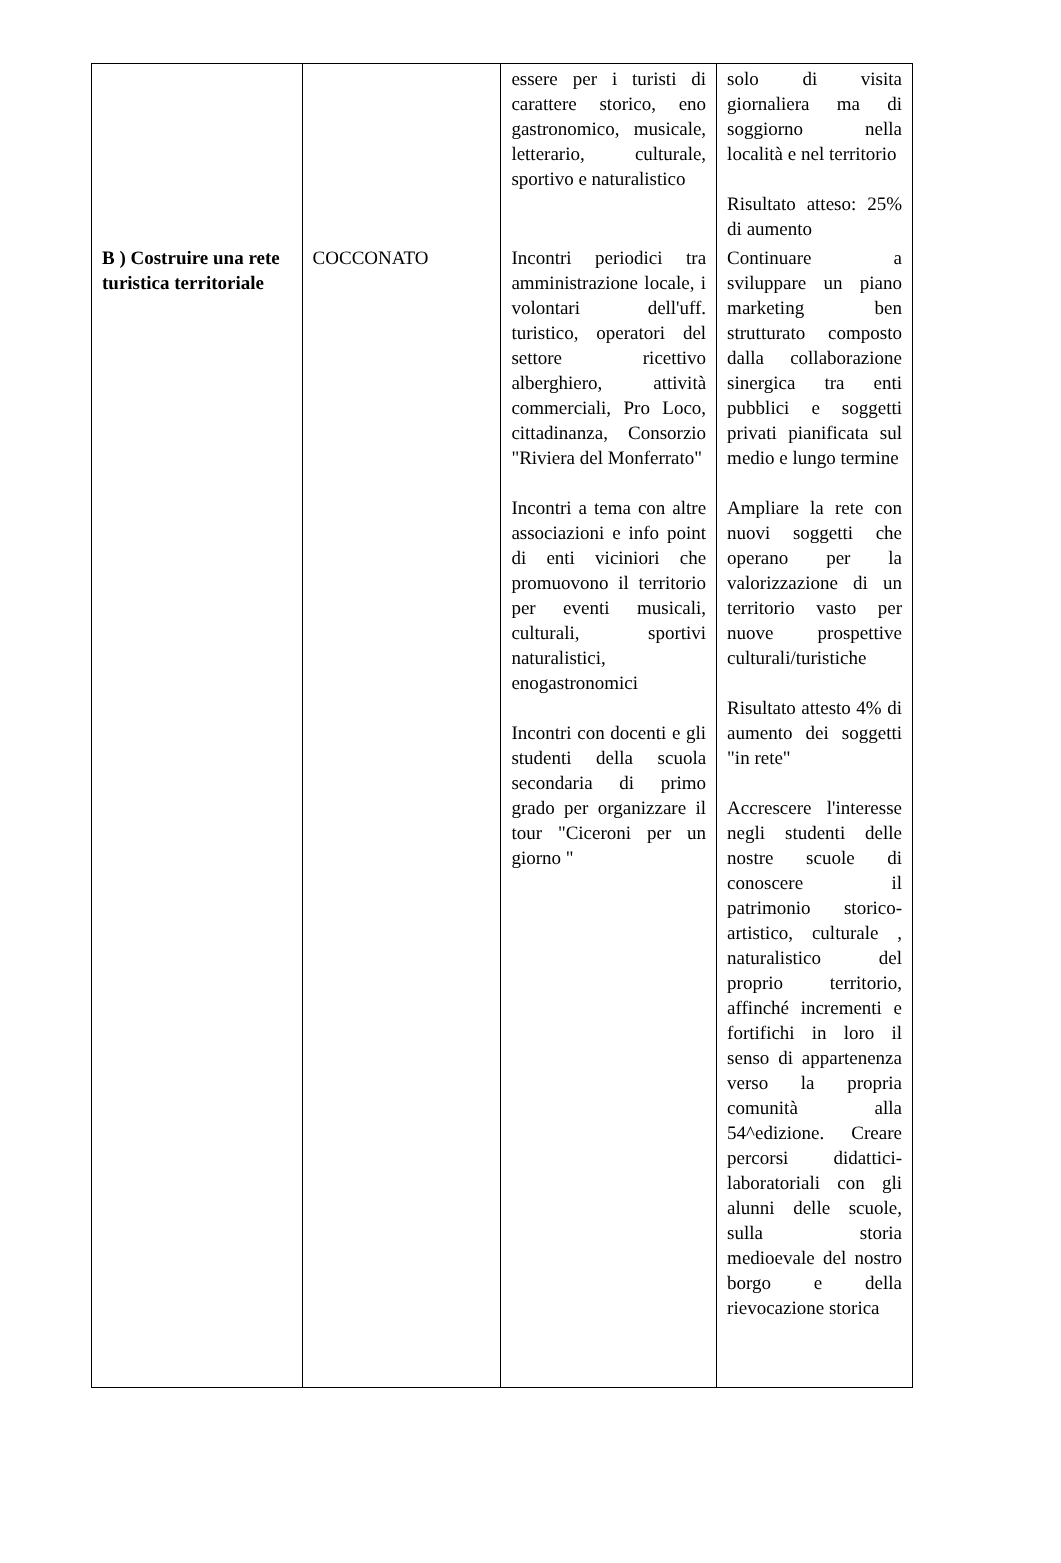| | | essere per i turisti di carattere storico, eno gastronomico, musicale, letterario, culturale, sportivo e naturalistico | solo di visita giornaliera ma di soggiorno nella località e nel territorio Risultato atteso: 25% di aumento |
| B ) Costruire una rete turistica territoriale | COCCONATO | Incontri periodici tra amministrazione locale, i volontari dell'uff. turistico, operatori del settore ricettivo alberghiero, attività commerciali, Pro Loco, cittadinanza, Consorzio "Riviera del Monferrato" Incontri a tema con altre associazioni e info point di enti viciniori che promuovono il territorio per eventi musicali, culturali, sportivi naturalistici, enogastronomici Incontri con docenti e gli studenti della scuola secondaria di primo grado per organizzare il tour "Ciceroni per un giorno " | Continuare a sviluppare un piano marketing ben strutturato composto dalla collaborazione sinergica tra enti pubblici e soggetti privati pianificata sul medio e lungo termine Ampliare la rete con nuovi soggetti che operano per la valorizzazione di un territorio vasto per nuove prospettive culturali/turistiche Risultato attesto 4% di aumento dei soggetti "in rete" Accrescere l'interesse negli studenti delle nostre scuole di conoscere il patrimonio storico-artistico, culturale , naturalistico del proprio territorio, affinché incrementi e fortifichi in loro il senso di appartenenza verso la propria comunità alla 54^edizione. Creare percorsi didattici-laboratoriali con gli alunni delle scuole, sulla storia medioevale del nostro borgo e della rievocazione storica |